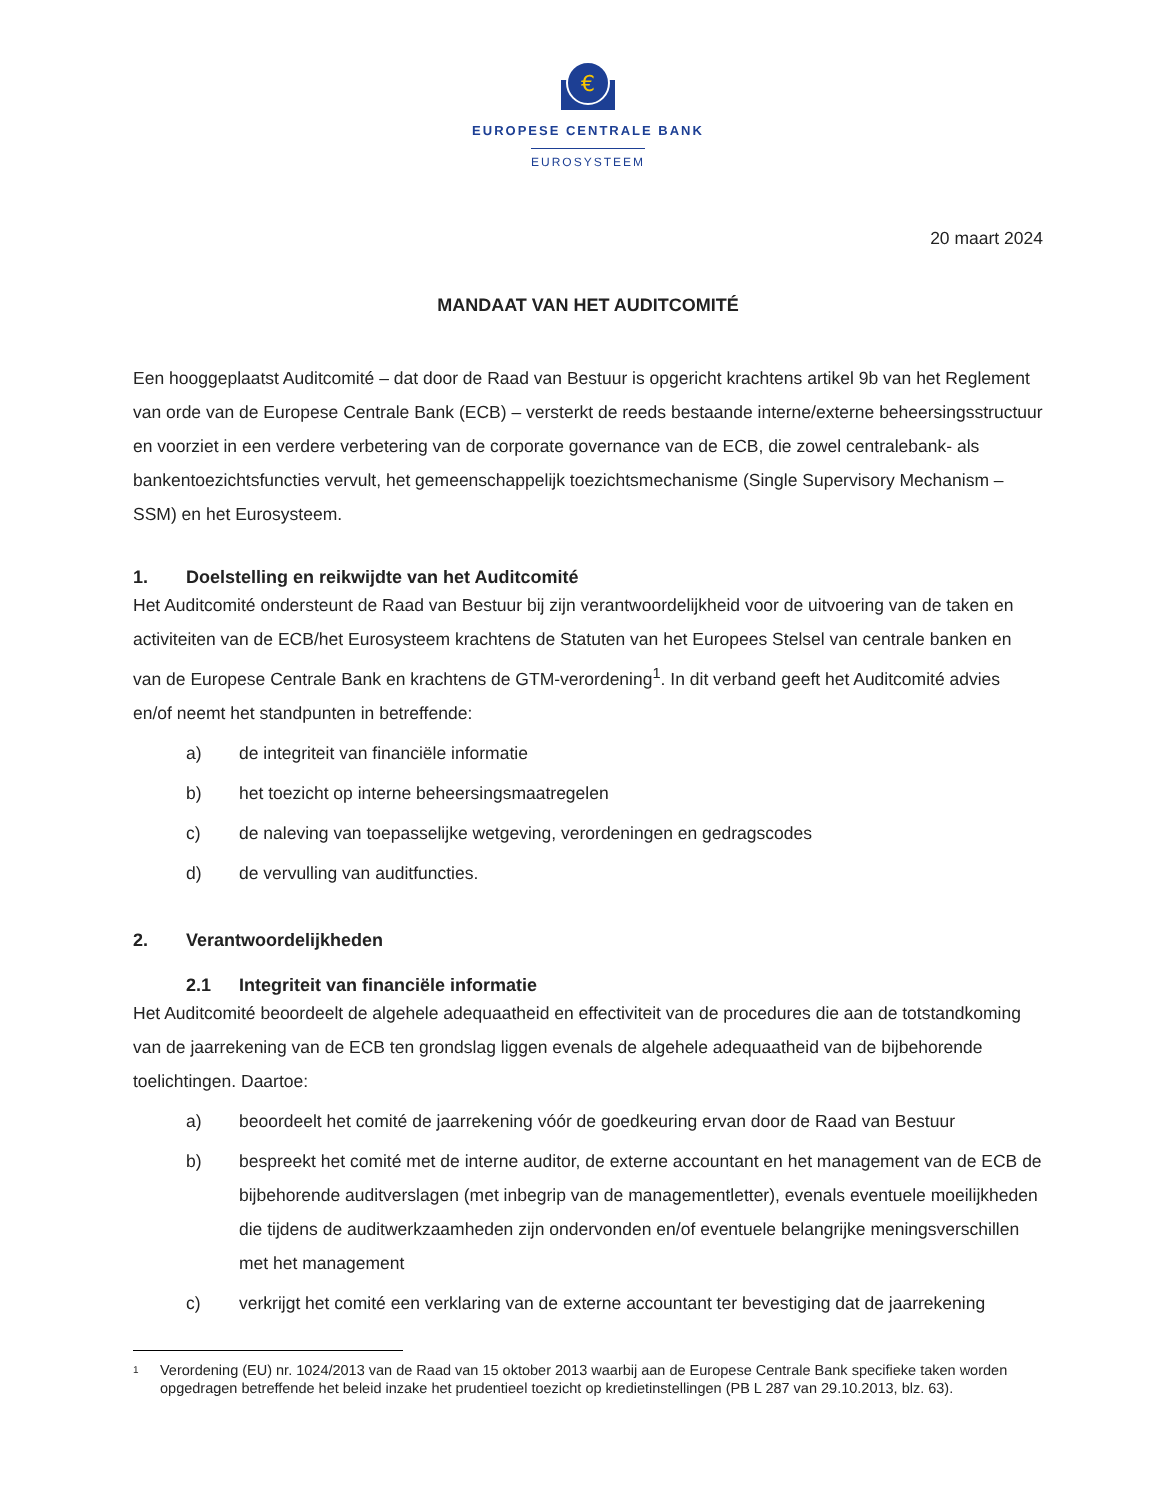€
EUROPESE CENTRALE BANK
EUROSYSTEEM
20 maart 2024
MANDAAT VAN HET AUDITCOMITÉ
Een hooggeplaatst Auditcomité – dat door de Raad van Bestuur is opgericht krachtens artikel 9b van het Reglement van orde van de Europese Centrale Bank (ECB) – versterkt de reeds bestaande interne/externe beheersingsstructuur en voorziet in een verdere verbetering van de corporate governance van de ECB, die zowel centralebank- als bankentoezichtsfuncties vervult, het gemeenschappelijk toezichtsmechanisme (Single Supervisory Mechanism – SSM) en het Eurosysteem.
1. Doelstelling en reikwijdte van het Auditcomité
Het Auditcomité ondersteunt de Raad van Bestuur bij zijn verantwoordelijkheid voor de uitvoering van de taken en activiteiten van de ECB/het Eurosysteem krachtens de Statuten van het Europees Stelsel van centrale banken en van de Europese Centrale Bank en krachtens de GTM-verordening<sup>1</sup>. In dit verband geeft het Auditcomité advies en/of neemt het standpunten in betreffende:
a) de integriteit van financiële informatie
b) het toezicht op interne beheersingsmaatregelen
c) de naleving van toepasselijke wetgeving, verordeningen en gedragscodes
d) de vervulling van auditfuncties.
2. Verantwoordelijkheden
2.1 Integriteit van financiële informatie
Het Auditcomité beoordeelt de algehele adequaatheid en effectiviteit van de procedures die aan de totstandkoming van de jaarrekening van de ECB ten grondslag liggen evenals de algehele adequaatheid van de bijbehorende toelichtingen. Daartoe:
a) beoordeelt het comité de jaarrekening vóór de goedkeuring ervan door de Raad van Bestuur
b) bespreekt het comité met de interne auditor, de externe accountant en het management van de ECB de bijbehorende auditverslagen (met inbegrip van de managementletter), evenals eventuele moeilijkheden die tijdens de auditwerkzaamheden zijn ondervonden en/of eventuele belangrijke meningsverschillen met het management
c) verkrijgt het comité een verklaring van de externe accountant ter bevestiging dat de jaarrekening
1
Verordening (EU) nr. 1024/2013 van de Raad van 15 oktober 2013 waarbij aan de Europese Centrale Bank specifieke taken worden opgedragen betreffende het beleid inzake het prudentieel toezicht op kredietinstellingen (PB L 287 van 29.10.2013, blz. 63).